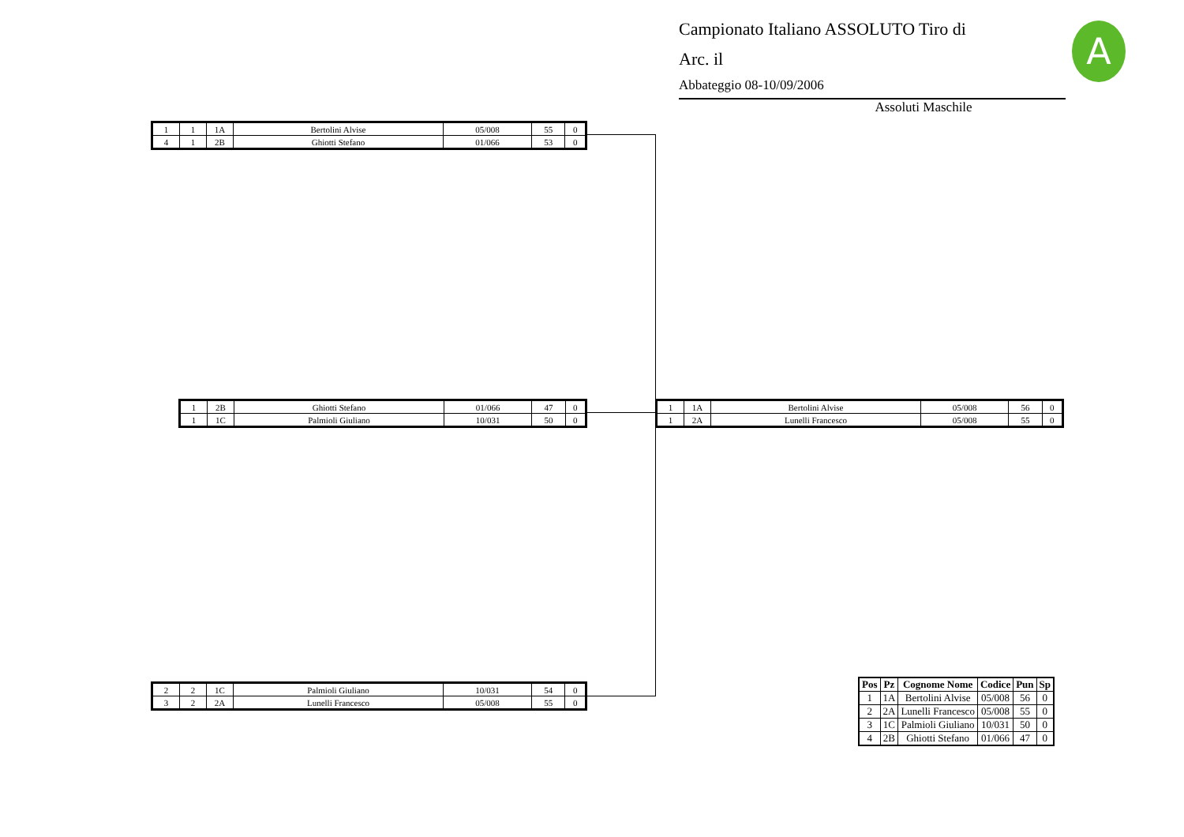Campionato Italiano ASSOLUTO Tiro di
Arc. il
Abbateggio 08-10/09/2006
Assoluti Maschile
A
| 1 | 1 | 1A | Bertolini Alvise | 05/008 | 55 | 0 |
| 4 | 1 | 2B | Ghiotti Stefano | 01/066 | 53 | 0 |
| 1 | 2B | Ghiotti Stefano | 01/066 | 47 | 0 |
| 1 | 1C | Palmioli Giuliano | 10/031 | 50 | 0 |
| 2 | 2 | 1C | Palmioli Giuliano | 10/031 | 54 | 0 |
| 3 | 2 | 2A | Lunelli Francesco | 05/008 | 55 | 0 |
| 1 | 1A | Bertolini Alvise | 05/008 | 56 | 0 |
| 1 | 2A | Lunelli Francesco | 05/008 | 55 | 0 |
| Pos | Pz | Cognome Nome | Codice | Pun | Sp |
| --- | --- | --- | --- | --- | --- |
| 1 | 1A | Bertolini Alvise | 05/008 | 56 | 0 |
| 2 | 2A | Lunelli Francesco | 05/008 | 55 | 0 |
| 3 | 1C | Palmioli Giuliano | 10/031 | 50 | 0 |
| 4 | 2B | Ghiotti Stefano | 01/066 | 47 | 0 |